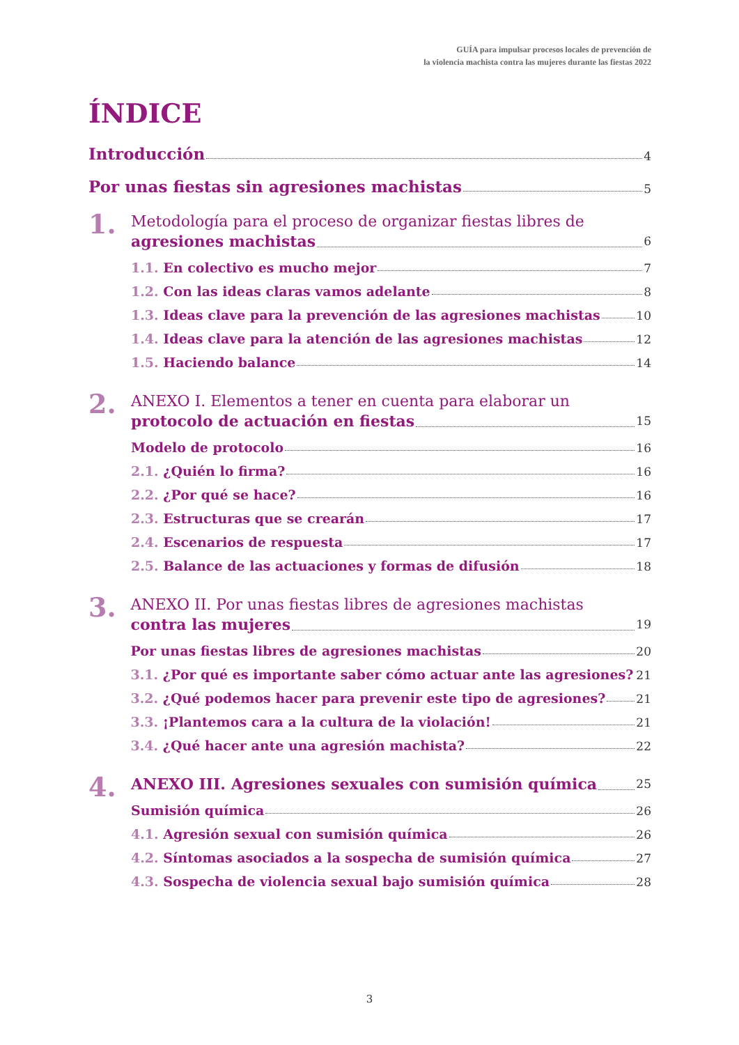GUÍA para impulsar procesos locales de prevención de
la violencia machista contra las mujeres durante las fiestas 2022
ÍNDICE
Introducción 4
Por unas fiestas sin agresiones machistas 5
1.
Metodología para el proceso de organizar fiestas libres de
agresiones machistas 6
1.1. En colectivo es mucho mejor 7
1.2. Con las ideas claras vamos adelante 8
1.3. Ideas clave para la prevención de las agresiones machistas 10
1.4. Ideas clave para la atención de las agresiones machistas 12
1.5. Haciendo balance 14
2.
ANEXO I. Elementos a tener en cuenta para elaborar un
protocolo de actuación en fiestas 15
Modelo de protocolo 16
2.1. ¿Quién lo firma? 16
2.2. ¿Por qué se hace? 16
2.3. Estructuras que se crearán 17
2.4. Escenarios de respuesta 17
2.5. Balance de las actuaciones y formas de difusión 18
3.
ANEXO II. Por unas fiestas libres de agresiones machistas
contra las mujeres 19
Por unas fiestas libres de agresiones machistas 20
3.1. ¿Por qué es importante saber cómo actuar ante las agresiones? 21
3.2. ¿Qué podemos hacer para prevenir este tipo de agresiones? 21
3.3. ¡Plantemos cara a la cultura de la violación! 21
3.4. ¿Qué hacer ante una agresión machista? 22
4.
ANEXO III. Agresiones sexuales con sumisión química 25
Sumisión química 26
4.1. Agresión sexual con sumisión química 26
4.2. Síntomas asociados a la sospecha de sumisión química 27
4.3. Sospecha de violencia sexual bajo sumisión química 28
3